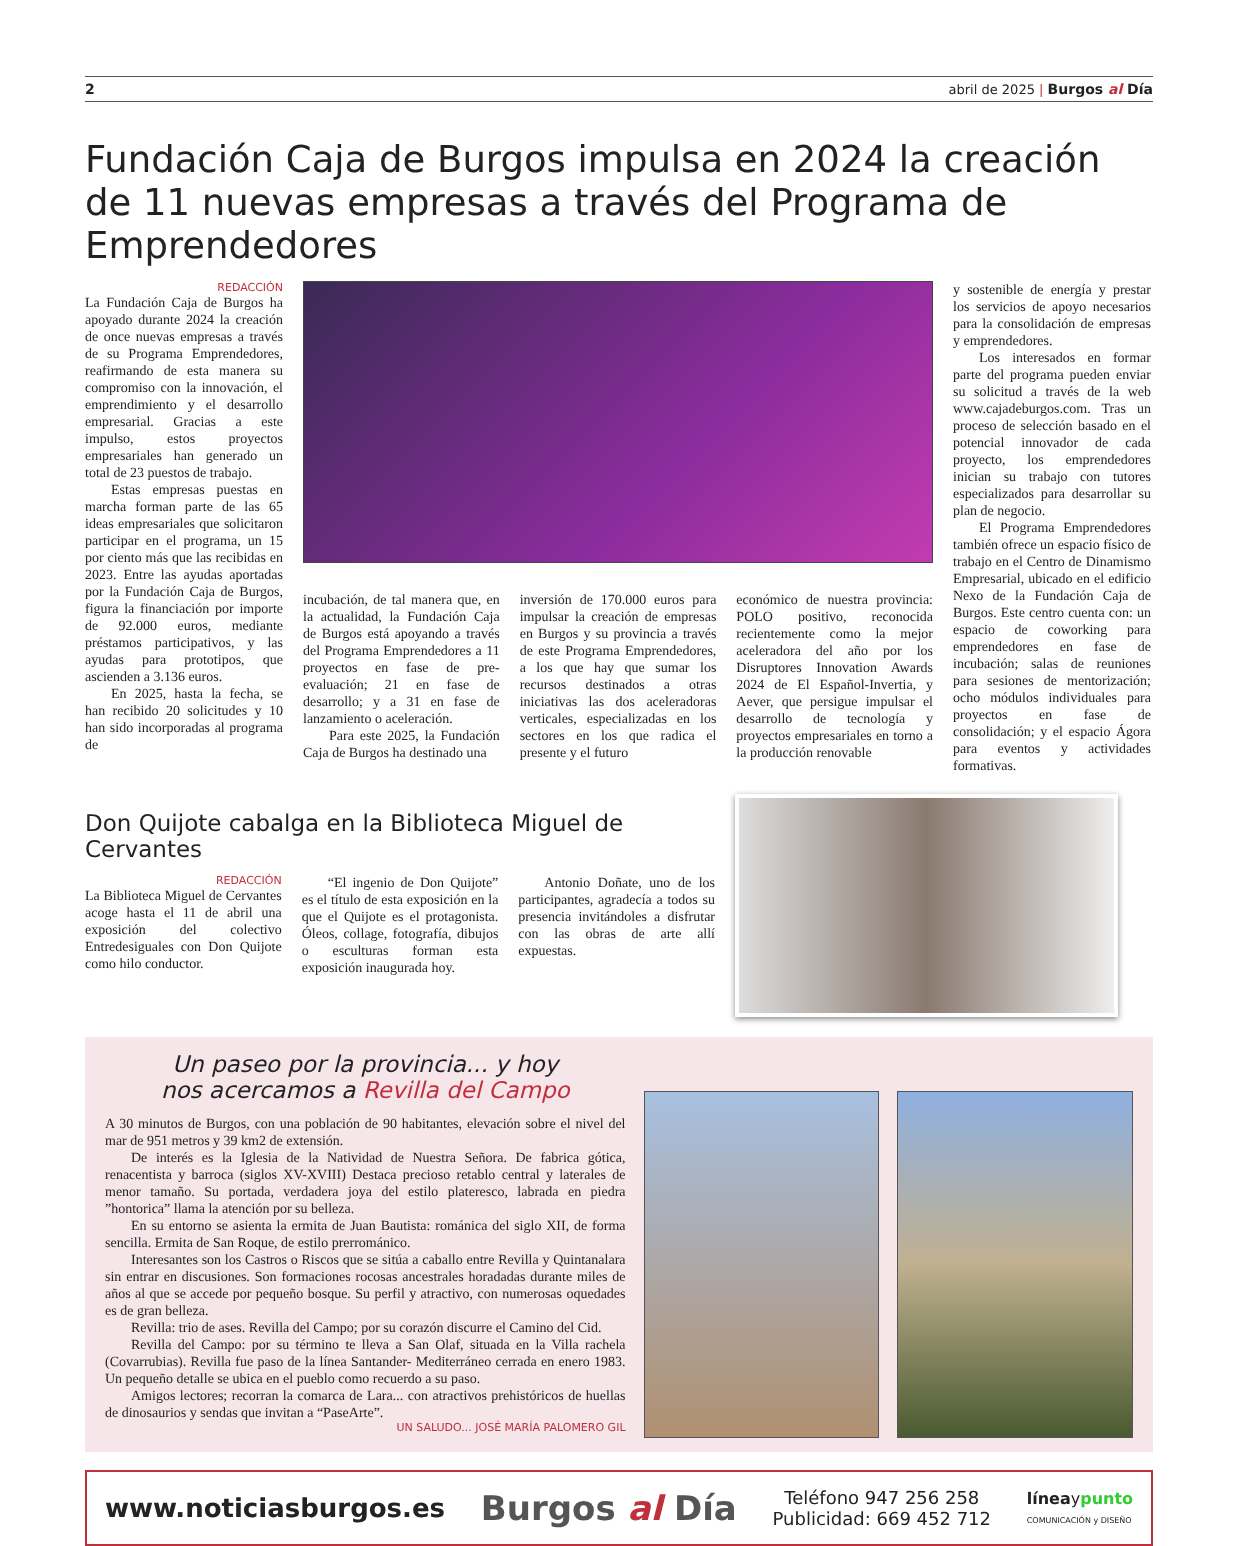2 abril de 2025 | Burgos al Día
Fundación Caja de Burgos impulsa en 2024 la creación de 11 nuevas empresas a través del Programa de Emprendedores
REDACCIÓN
La Fundación Caja de Burgos ha apoyado durante 2024 la creación de once nuevas empresas a través de su Programa Emprendedores, reafirmando de esta manera su compromiso con la innovación, el emprendimiento y el desarrollo empresarial. Gracias a este impulso, estos proyectos empresariales han generado un total de 23 puestos de trabajo.
Estas empresas puestas en marcha forman parte de las 65 ideas empresariales que solicitaron participar en el programa, un 15 por ciento más que las recibidas en 2023. Entre las ayudas aportadas por la Fundación Caja de Burgos, figura la financiación por importe de 92.000 euros, mediante préstamos participativos, y las ayudas para prototipos, que ascienden a 3.136 euros.
En 2025, hasta la fecha, se han recibido 20 solicitudes y 10 han sido incorporadas al programa de
incubación, de tal manera que, en la actualidad, la Fundación Caja de Burgos está apoyando a través del Programa Emprendedores a 11 proyectos en fase de pre-evaluación; 21 en fase de desarrollo; y a 31 en fase de lanzamiento o aceleración.
Para este 2025, la Fundación Caja de Burgos ha destinado una
inversión de 170.000 euros para impulsar la creación de empresas en Burgos y su provincia a través de este Programa Emprendedores, a los que hay que sumar los recursos destinados a otras iniciativas las dos aceleradoras verticales, especializadas en los sectores en los que radica el presente y el futuro
económico de nuestra provincia: POLO positivo, reconocida recientemente como la mejor aceleradora del año por los Disruptores Innovation Awards 2024 de El Español-Invertia, y Aever, que persigue impulsar el desarrollo de tecnología y proyectos empresariales en torno a la producción renovable
y sostenible de energía y prestar los servicios de apoyo necesarios para la consolidación de empresas y emprendedores.
Los interesados en formar parte del programa pueden enviar su solicitud a través de la web www.cajadeburgos.com. Tras un proceso de selección basado en el potencial innovador de cada proyecto, los emprendedores inician su trabajo con tutores especializados para desarrollar su plan de negocio.
El Programa Emprendedores también ofrece un espacio físico de trabajo en el Centro de Dinamismo Empresarial, ubicado en el edificio Nexo de la Fundación Caja de Burgos. Este centro cuenta con: un espacio de coworking para emprendedores en fase de incubación; salas de reuniones para sesiones de mentorización; ocho módulos individuales para proyectos en fase de consolidación; y el espacio Ágora para eventos y actividades formativas.
Don Quijote cabalga en la Biblioteca Miguel de Cervantes
REDACCIÓN
La Biblioteca Miguel de Cervantes acoge hasta el 11 de abril una exposición del colectivo Entredesiguales con Don Quijote como hilo conductor.
“El ingenio de Don Quijote” es el título de esta exposición en la que el Quijote es el protagonista. Óleos, collage, fotografía, dibujos o esculturas forman esta exposición inaugurada hoy.
Antonio Doñate, uno de los participantes, agradecía a todos su presencia invitándoles a disfrutar con las obras de arte allí expuestas.
Un paseo por la provincia... y hoy
nos acercamos a Revilla del Campo
A 30 minutos de Burgos, con una población de 90 habitantes, elevación sobre el nivel del mar de 951 metros y 39 km2 de extensión.
De interés es la Iglesia de la Natividad de Nuestra Señora. De fabrica gótica, renacentista y barroca (siglos XV-XVIII) Destaca precioso retablo central y laterales de menor tamaño. Su portada, verdadera joya del estilo plateresco, labrada en piedra ”hontorica” llama la atención por su belleza.
En su entorno se asienta la ermita de Juan Bautista: románica del siglo XII, de forma sencilla. Ermita de San Roque, de estilo prerrománico.
Interesantes son los Castros o Riscos que se sitúa a caballo entre Revilla y Quintanalara sin entrar en discusiones. Son formaciones rocosas ancestrales horadadas durante miles de años al que se accede por pequeño bosque. Su perfil y atractivo, con numerosas oquedades es de gran belleza.
Revilla: trio de ases. Revilla del Campo; por su corazón discurre el Camino del Cid.
Revilla del Campo: por su término te lleva a San Olaf, situada en la Villa rachela (Covarrubias). Revilla fue paso de la línea Santander- Mediterráneo cerrada en enero 1983. Un pequeño detalle se ubica en el pueblo como recuerdo a su paso.
Amigos lectores; recorran la comarca de Lara... con atractivos prehistóricos de huellas de dinosaurios y sendas que invitan a “PaseArte”.
UN SALUDO... JOSÉ MARÍA PALOMERO GIL
www.noticiasburgos.es Burgos al Día Teléfono 947 256 258
Publicidad: 669 452 712 líneaypunto
COMUNICACIÓN y DISEÑO